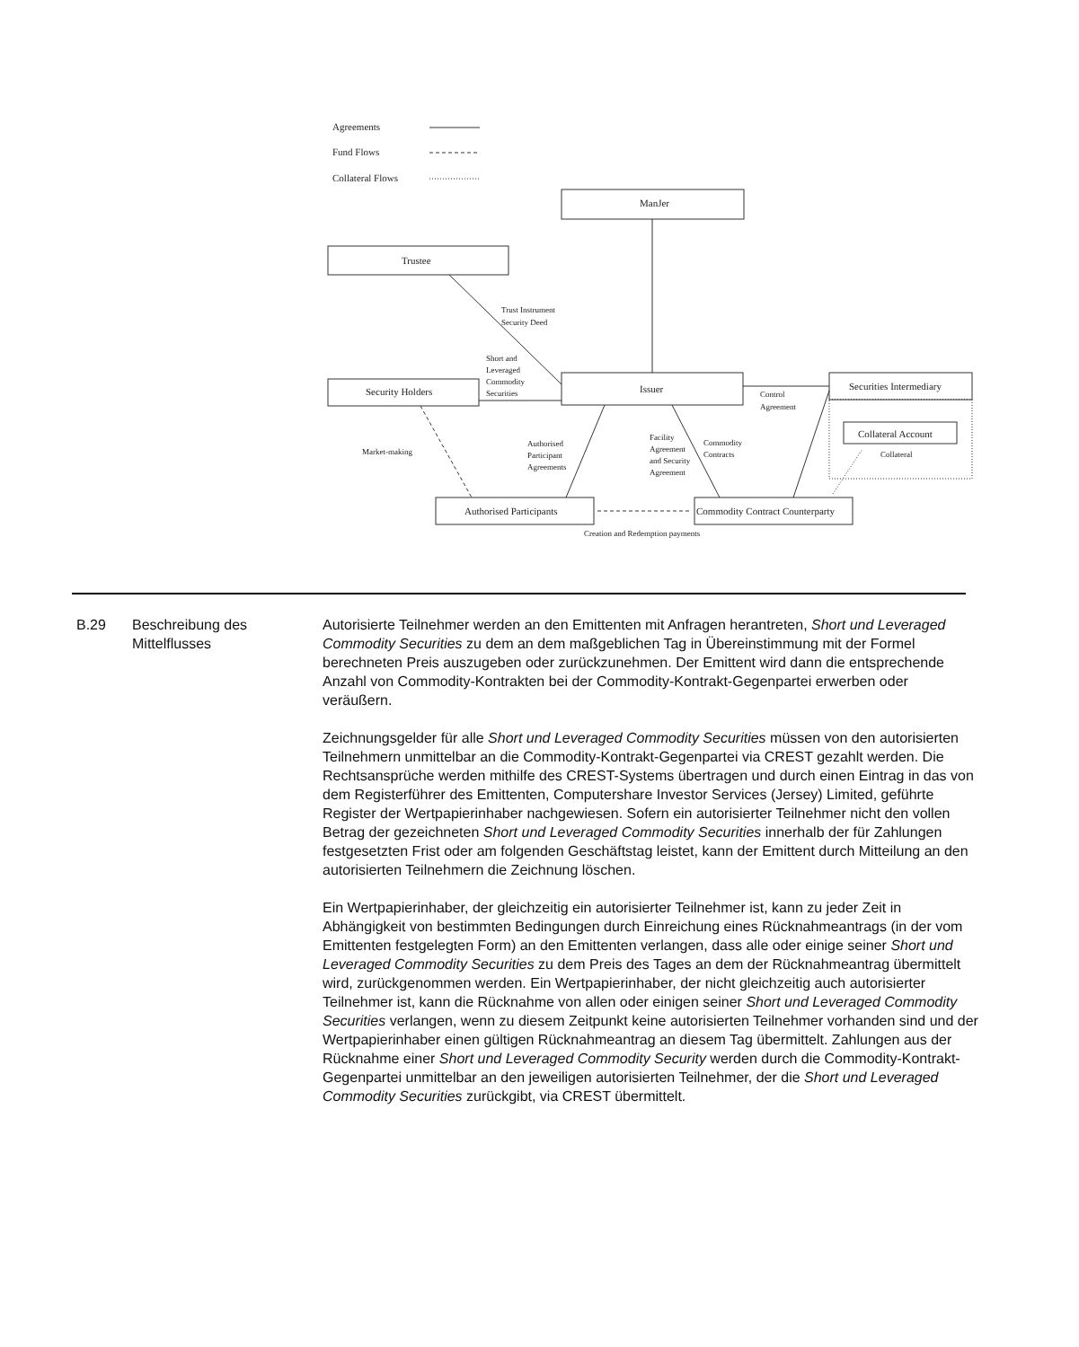Agreements
Fund Flows
Collateral Flows
ManJer
Trustee
Trust Instrument
Security Deed
Short and
Leveraged
Commodity
Securities
Security Holders
Issuer
Control
Agreement
Securities Intermediary
Collateral Account
Collateral
Market-making
Authorised
Participant
Agreements
Facility
Agreement
and Security
Agreement
Commodity
Contracts
Authorised Participants
Commodity Contract Counterparty
Creation and Redemption payments
| B.29 | Beschreibung des Mittelflusses | Autorisierte Teilnehmer werden an den Emittenten mit Anfragen herantreten, Short und Leveraged Commodity Securities zu dem an dem maßgeblichen Tag in Übereinstimmung mit der Formel berechneten Preis auszugeben oder zurückzunehmen. Der Emittent wird dann die entsprechende Anzahl von Commodity-Kontrakten bei der Commodity-Kontrakt-Gegenpartei erwerben oder veräußern. Zeichnungsgelder für alle Short und Leveraged Commodity Securities müssen von den autorisierten Teilnehmern unmittelbar an die Commodity-Kontrakt-Gegenpartei via CREST gezahlt werden. Die Rechtsansprüche werden mithilfe des CREST-Systems übertragen und durch einen Eintrag in das von dem Registerführer des Emittenten, Computershare Investor Services (Jersey) Limited, geführte Register der Wertpapierinhaber nachgewiesen. Sofern ein autorisierter Teilnehmer nicht den vollen Betrag der gezeichneten Short und Leveraged Commodity Securities innerhalb der für Zahlungen festgesetzten Frist oder am folgenden Geschäftstag leistet, kann der Emittent durch Mitteilung an den autorisierten Teilnehmern die Zeichnung löschen. Ein Wertpapierinhaber, der gleichzeitig ein autorisierter Teilnehmer ist, kann zu jeder Zeit in Abhängigkeit von bestimmten Bedingungen durch Einreichung eines Rücknahmeantrags (in der vom Emittenten festgelegten Form) an den Emittenten verlangen, dass alle oder einige seiner Short und Leveraged Commodity Securities zu dem Preis des Tages an dem der Rücknahmeantrag übermittelt wird, zurückgenommen werden. Ein Wertpapierinhaber, der nicht gleichzeitig auch autorisierter Teilnehmer ist, kann die Rücknahme von allen oder einigen seiner Short und Leveraged Commodity Securities verlangen, wenn zu diesem Zeitpunkt keine autorisierten Teilnehmer vorhanden sind und der Wertpapierinhaber einen gültigen Rücknahmeantrag an diesem Tag übermittelt. Zahlungen aus der Rücknahme einer Short und Leveraged Commodity Security werden durch die Commodity-Kontrakt-Gegenpartei unmittelbar an den jeweiligen autorisierten Teilnehmer, der die Short und Leveraged Commodity Securities zurückgibt, via CREST übermittelt. |